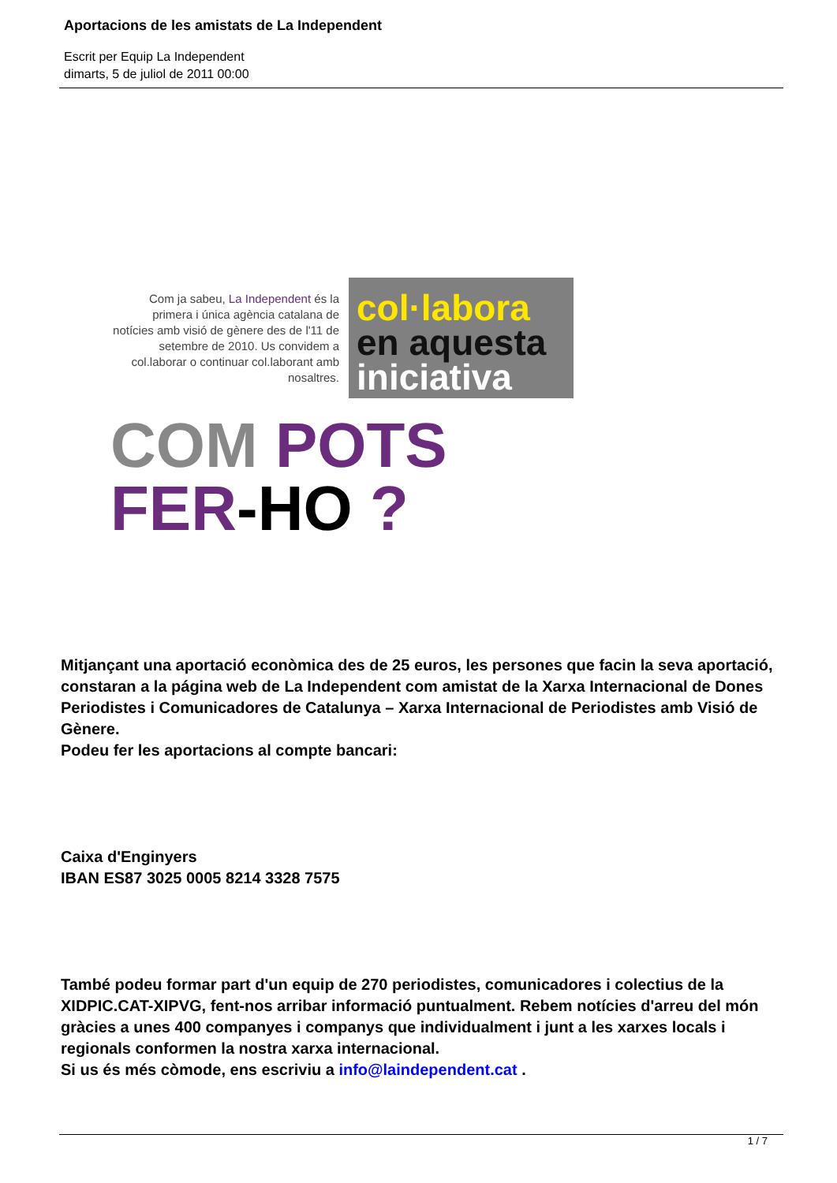Aportacions de les amistats de La Independent
Escrit per Equip La Independent
dimarts, 5 de juliol de 2011 00:00
Com ja sabeu, La Independent és la primera i única agència catalana de notícies amb visió de gènere des de l'11 de setembre de 2010. Us convidem a col.laborar o continuar col.laborant amb nosaltres.
col·labora
en aquesta
iniciativa
COM POTS
FER-HO ?
Mitjançant una aportació econòmica des de 25 euros, les persones que facin la seva aportació, constaran a la página web de La Independent com amistat de la Xarxa Internacional de Dones Periodistes i Comunicadores de Catalunya – Xarxa Internacional de Periodistes amb Visió de Gènere.
Podeu fer les aportacions al compte bancari:
Caixa d'Enginyers
IBAN ES87 3025 0005 8214 3328 7575
També podeu formar part d'un equip de 270 periodistes, comunicadores i colectius de la XIDPIC.CAT-XIPVG, fent-nos arribar informació puntualment. Rebem notícies d'arreu del món gràcies a unes 400 companyes i companys que individualment i junt a les xarxes locals i regionals conformen la nostra xarxa internacional.
Si us és més còmode, ens escriviu a info@laindependent.cat .
1 / 7